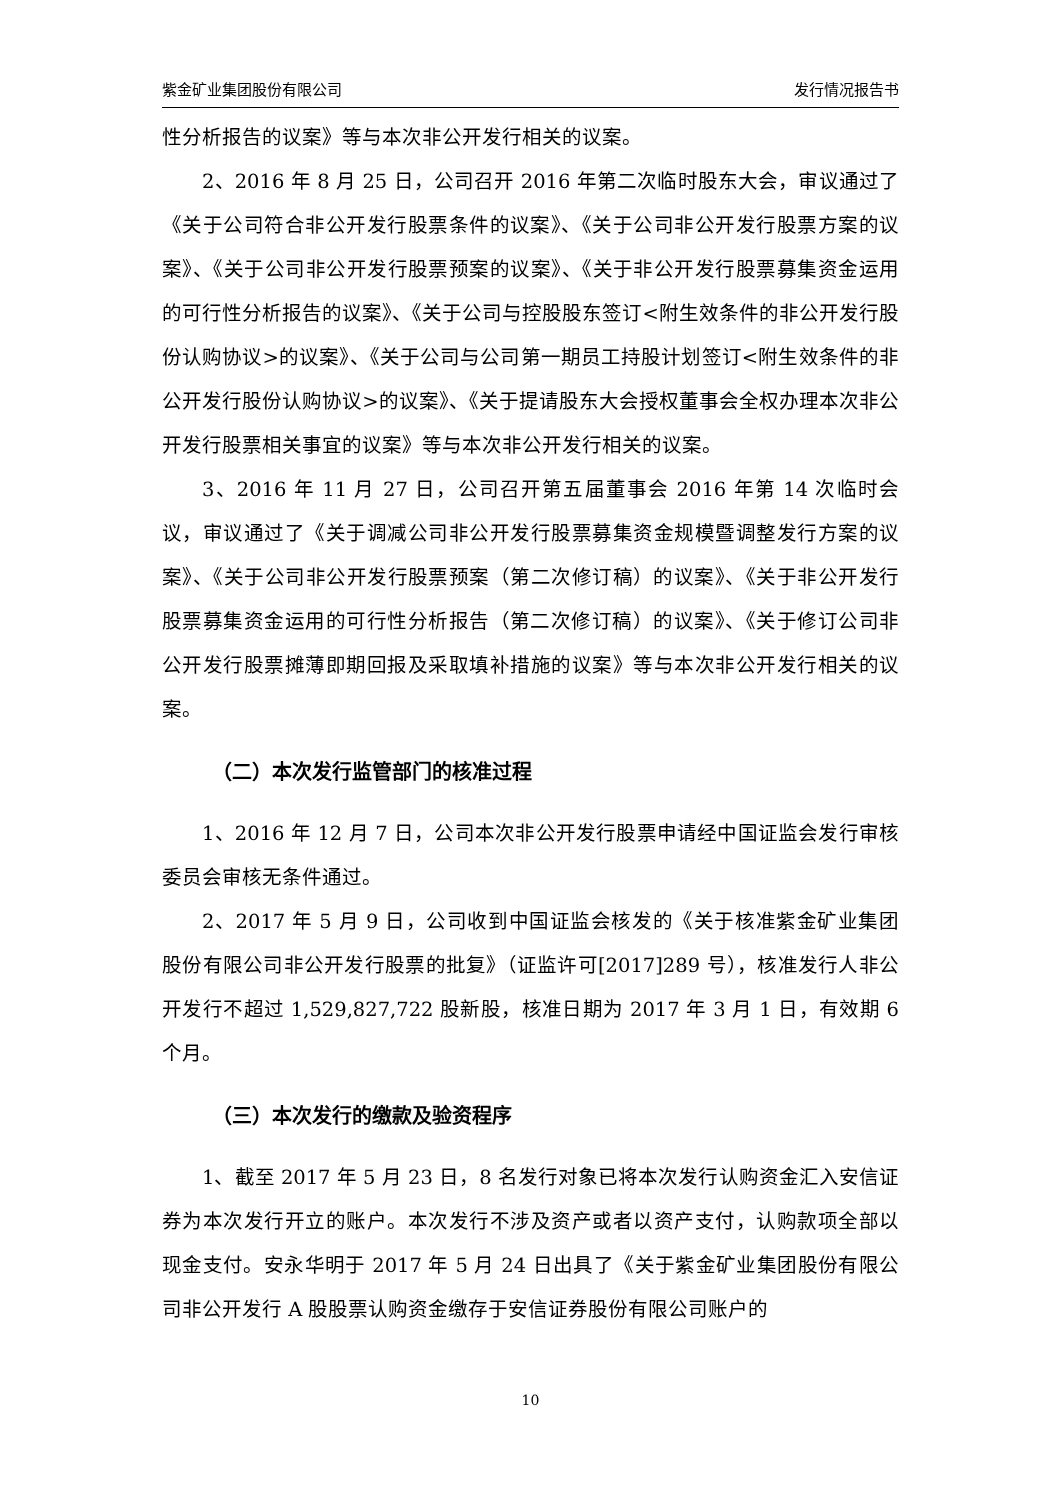紫金矿业集团股份有限公司 发行情况报告书
性分析报告的议案》等与本次非公开发行相关的议案。
2、2016 年 8 月 25 日，公司召开 2016 年第二次临时股东大会，审议通过了《关于公司符合非公开发行股票条件的议案》、《关于公司非公开发行股票方案的议案》、《关于公司非公开发行股票预案的议案》、《关于非公开发行股票募集资金运用的可行性分析报告的议案》、《关于公司与控股股东签订<附生效条件的非公开发行股份认购协议>的议案》、《关于公司与公司第一期员工持股计划签订<附生效条件的非公开发行股份认购协议>的议案》、《关于提请股东大会授权董事会全权办理本次非公开发行股票相关事宜的议案》等与本次非公开发行相关的议案。
3、2016 年 11 月 27 日，公司召开第五届董事会 2016 年第 14 次临时会议，审议通过了《关于调减公司非公开发行股票募集资金规模暨调整发行方案的议案》、《关于公司非公开发行股票预案（第二次修订稿）的议案》、《关于非公开发行股票募集资金运用的可行性分析报告（第二次修订稿）的议案》、《关于修订公司非公开发行股票摊薄即期回报及采取填补措施的议案》等与本次非公开发行相关的议案。
（二）本次发行监管部门的核准过程
1、2016 年 12 月 7 日，公司本次非公开发行股票申请经中国证监会发行审核委员会审核无条件通过。
2、2017 年 5 月 9 日，公司收到中国证监会核发的《关于核准紫金矿业集团股份有限公司非公开发行股票的批复》（证监许可[2017]289 号），核准发行人非公开发行不超过 1,529,827,722 股新股，核准日期为 2017 年 3 月 1 日，有效期 6 个月。
（三）本次发行的缴款及验资程序
1、截至 2017 年 5 月 23 日，8 名发行对象已将本次发行认购资金汇入安信证券为本次发行开立的账户。本次发行不涉及资产或者以资产支付，认购款项全部以现金支付。安永华明于 2017 年 5 月 24 日出具了《关于紫金矿业集团股份有限公司非公开发行 A 股股票认购资金缴存于安信证券股份有限公司账户的
10